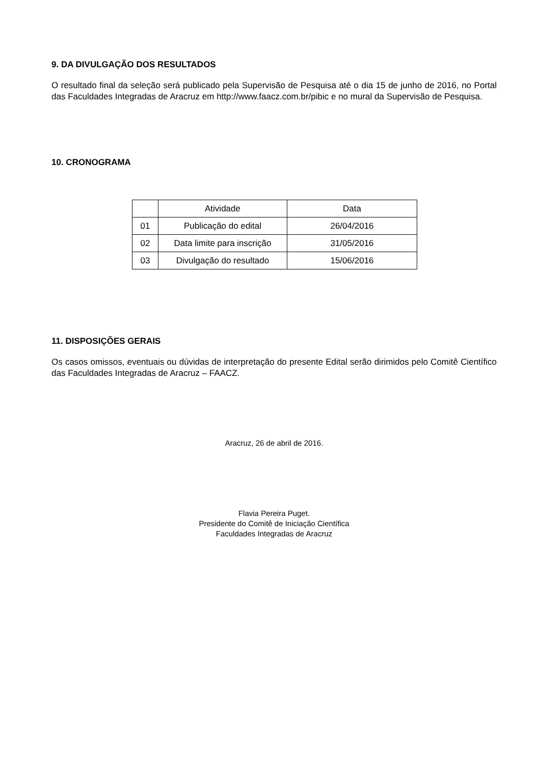9. DA DIVULGAÇÃO DOS RESULTADOS
O resultado final da seleção será publicado pela Supervisão de Pesquisa até o dia 15 de junho de 2016, no Portal das Faculdades Integradas de Aracruz em http://www.faacz.com.br/pibic e no mural da Supervisão de Pesquisa.
10. CRONOGRAMA
| | Atividade | Data |
| 01 | Publicação do edital | 26/04/2016 |
| 02 | Data limite para inscrição | 31/05/2016 |
| 03 | Divulgação do resultado | 15/06/2016 |
11. DISPOSIÇÕES GERAIS
Os casos omissos, eventuais ou dúvidas de interpretação do presente Edital serão dirimidos pelo Comitê Científico das Faculdades Integradas de Aracruz – FAACZ.
Aracruz, 26 de abril de 2016.
Flavia Pereira Puget.
Presidente do Comitê de Iniciação Científica
Faculdades Integradas de Aracruz